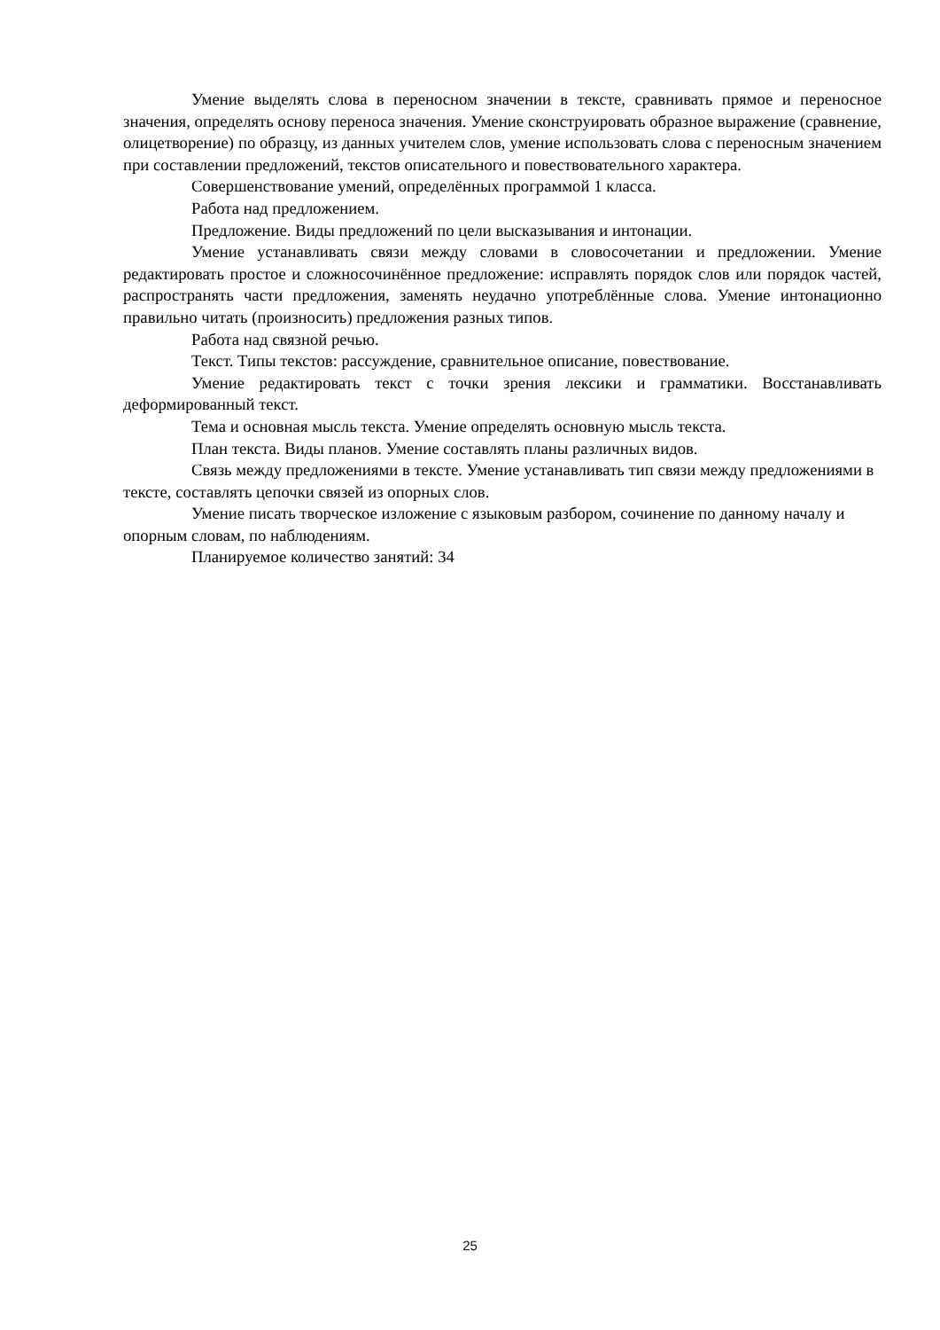Умение выделять слова в переносном значении в тексте, сравнивать прямое и переносное значения, определять основу переноса значения. Умение сконструировать образное выражение (сравнение, олицетворение) по образцу, из данных учителем слов, умение использовать слова с переносным значением при составлении предложений, текстов описательного и повествовательного характера.
Совершенствование умений, определённых программой 1 класса.
Работа над предложением.
Предложение. Виды предложений по цели высказывания и интонации.
Умение устанавливать связи между словами в словосочетании и предложении. Умение редактировать простое и сложносочинённое предложение: исправлять порядок слов или порядок частей, распространять части предложения, заменять неудачно употреблённые слова. Умение интонационно правильно читать (произносить) предложения разных типов.
Работа над связной речью.
Текст. Типы текстов: рассуждение, сравнительное описание, повествование.
Умение редактировать текст с точки зрения лексики и грамматики. Восстанавливать деформированный текст.
Тема и основная мысль текста. Умение определять основную мысль текста.
План текста. Виды планов. Умение составлять планы различных видов.
Связь между предложениями в тексте. Умение устанавливать тип связи между предложениями в тексте, составлять цепочки связей из опорных слов.
Умение писать творческое изложение с языковым разбором, сочинение по данному началу и опорным словам, по наблюдениям.
Планируемое количество занятий: 34
25